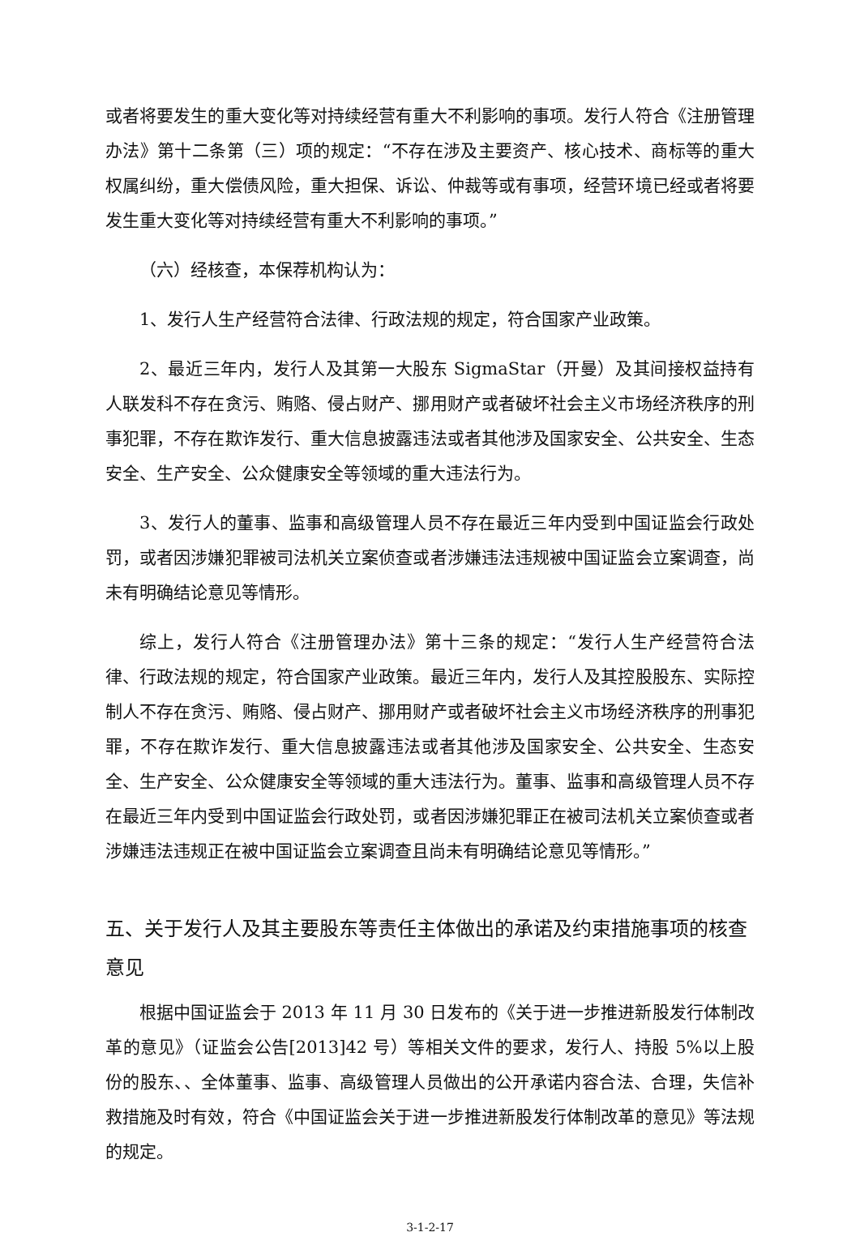或者将要发生的重大变化等对持续经营有重大不利影响的事项。发行人符合《注册管理办法》第十二条第（三）项的规定：“不存在涉及主要资产、核心技术、商标等的重大权属纠纷，重大偿债风险，重大担保、诉讼、仲裁等或有事项，经营环境已经或者将要发生重大变化等对持续经营有重大不利影响的事项。”
（六）经核查，本保荐机构认为：
1、发行人生产经营符合法律、行政法规的规定，符合国家产业政策。
2、最近三年内，发行人及其第一大股东 SigmaStar（开曼）及其间接权益持有人联发科不存在贪污、贿赂、侵占财产、挪用财产或者破坏社会主义市场经济秩序的刑事犯罪，不存在欺诈发行、重大信息披露违法或者其他涉及国家安全、公共安全、生态安全、生产安全、公众健康安全等领域的重大违法行为。
3、发行人的董事、监事和高级管理人员不存在最近三年内受到中国证监会行政处罚，或者因涉嫌犯罪被司法机关立案侦查或者涉嫌违法违规被中国证监会立案调查，尚未有明确结论意见等情形。
综上，发行人符合《注册管理办法》第十三条的规定：“发行人生产经营符合法律、行政法规的规定，符合国家产业政策。最近三年内，发行人及其控股股东、实际控制人不存在贪污、贿赂、侵占财产、挪用财产或者破坏社会主义市场经济秩序的刑事犯罪，不存在欺诈发行、重大信息披露违法或者其他涉及国家安全、公共安全、生态安全、生产安全、公众健康安全等领域的重大违法行为。董事、监事和高级管理人员不存在最近三年内受到中国证监会行政处罚，或者因涉嫌犯罪正在被司法机关立案侦查或者涉嫌违法违规正在被中国证监会立案调查且尚未有明确结论意见等情形。”
五、关于发行人及其主要股东等责任主体做出的承诺及约束措施事项的核查意见
根据中国证监会于 2013 年 11 月 30 日发布的《关于进一步推进新股发行体制改革的意见》（证监会公告[2013]42 号）等相关文件的要求，发行人、持股 5%以上股份的股东、、全体董事、监事、高级管理人员做出的公开承诺内容合法、合理，失信补救措施及时有效，符合《中国证监会关于进一步推进新股发行体制改革的意见》等法规的规定。
3-1-2-17